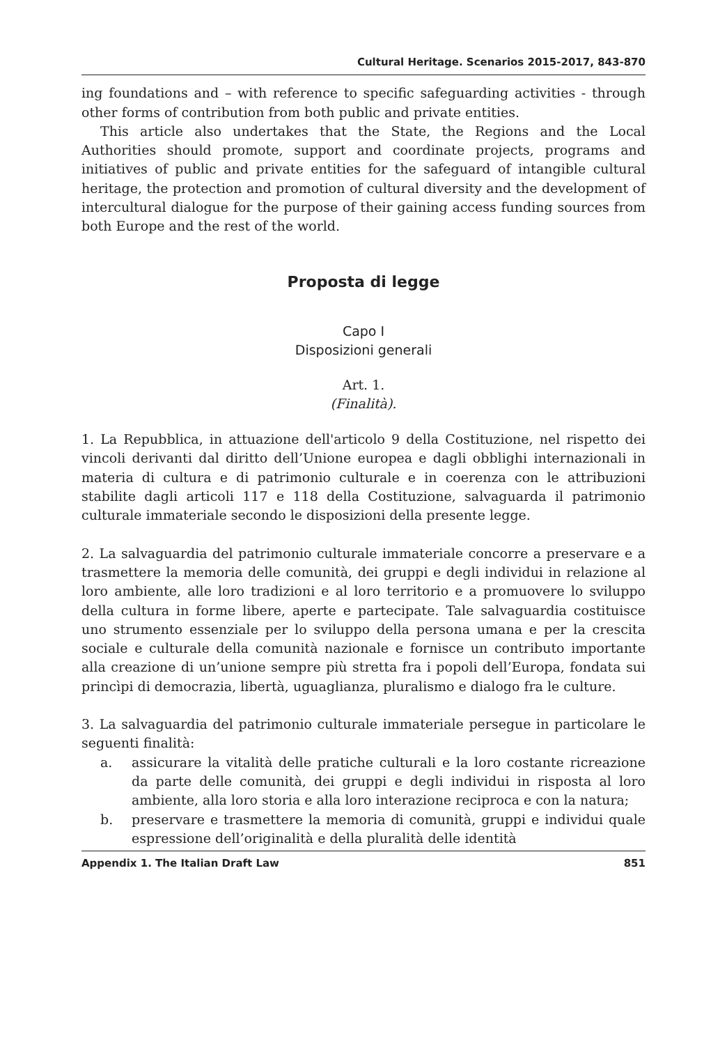Cultural Heritage. Scenarios 2015-2017, 843-870
ing foundations and – with reference to specific safeguarding activities - through other forms of contribution from both public and private entities.
This article also undertakes that the State, the Regions and the Local Authorities should promote, support and coordinate projects, programs and initiatives of public and private entities for the safeguard of intangible cultural heritage, the protection and promotion of cultural diversity and the development of intercultural dialogue for the purpose of their gaining access funding sources from both Europe and the rest of the world.
Proposta di legge
Capo I
Disposizioni generali
Art. 1.
(Finalità).
1. La Repubblica, in attuazione dell'articolo 9 della Costituzione, nel rispetto dei vincoli derivanti dal diritto dell’Unione europea e dagli obblighi internazionali in materia di cultura e di patrimonio culturale e in coerenza con le attribuzioni stabilite dagli articoli 117 e 118 della Costituzione, salvaguarda il patrimonio culturale immateriale secondo le disposizioni della presente legge.
2. La salvaguardia del patrimonio culturale immateriale concorre a preservare e a trasmettere la memoria delle comunità, dei gruppi e degli individui in relazione al loro ambiente, alle loro tradizioni e al loro territorio e a promuovere lo sviluppo della cultura in forme libere, aperte e partecipate. Tale salvaguardia costituisce uno strumento essenziale per lo sviluppo della persona umana e per la crescita sociale e culturale della comunità nazionale e fornisce un contributo importante alla creazione di un’unione sempre più stretta fra i popoli dell’Europa, fondata sui princìpi di democrazia, libertà, uguaglianza, pluralismo e dialogo fra le culture.
3. La salvaguardia del patrimonio culturale immateriale persegue in particolare le seguenti finalità:
a. assicurare la vitalità delle pratiche culturali e la loro costante ricreazione da parte delle comunità, dei gruppi e degli individui in risposta al loro ambiente, alla loro storia e alla loro interazione reciproca e con la natura;
b. preservare e trasmettere la memoria di comunità, gruppi e individui quale espressione dell’originalità e della pluralità delle identità
Appendix 1. The Italian Draft Law 851